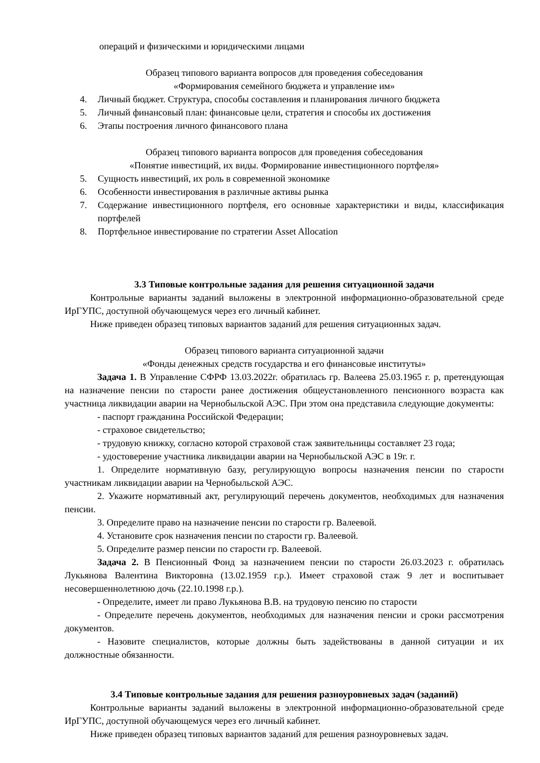операций и физическими и юридическими лицами
Образец типового варианта вопросов для проведения собеседования
«Формирования семейного бюджета и управление им»
4. Личный бюджет. Структура, способы составления и планирования личного бюджета
5. Личный финансовый план: финансовые цели, стратегия и способы их достижения
6. Этапы построения личного финансового плана
Образец типового варианта вопросов для проведения собеседования
«Понятие инвестиций, их виды. Формирование инвестиционного портфеля»
5. Сущность инвестиций, их роль в современной экономике
6. Особенности инвестирования в различные активы рынка
7. Содержание инвестиционного портфеля, его основные характеристики и виды, классификация портфелей
8. Портфельное инвестирование по стратегии Asset Allocation
3.3 Типовые контрольные задания для решения ситуационной задачи
Контрольные варианты заданий выложены в электронной информационно-образовательной среде ИрГУПС, доступной обучающемуся через его личный кабинет.
Ниже приведен образец типовых вариантов заданий для решения ситуационных задач.
Образец типового варианта ситуационной задачи
«Фонды денежных средств государства и его финансовые институты»
Задача 1. В Управление СФРФ 13.03.2022г. обратилась гр. Валеева 25.03.1965 г. р, претендующая на назначение пенсии по старости ранее достижения общеустановленного пенсионного возраста как участница ликвидации аварии на Чернобыльской АЭС. При этом она представила следующие документы:
- паспорт гражданина Российской Федерации;
- страховое свидетельство;
- трудовую книжку, согласно которой страховой стаж заявительницы составляет 23 года;
- удостоверение участника ликвидации аварии на Чернобыльской АЭС в 19г. г.
1. Определите нормативную базу, регулирующую вопросы назначения пенсии по старости участникам ликвидации аварии на Чернобыльской АЭС.
2. Укажите нормативный акт, регулирующий перечень документов, необходимых для назначения пенсии.
3. Определите право на назначение пенсии по старости гр. Валеевой.
4. Установите срок назначения пенсии по старости гр. Валеевой.
5. Определите размер пенсии по старости гр. Валеевой.
Задача 2. В Пенсионный Фонд за назначением пенсии по старости 26.03.2023 г. обратилась Лукьянова Валентина Викторовна (13.02.1959 г.р.). Имеет страховой стаж 9 лет и воспитывает несовершеннолетнюю дочь (22.10.1998 г.р.).
- Определите, имеет ли право Лукьянова В.В. на трудовую пенсию по старости
- Определите перечень документов, необходимых для назначения пенсии и сроки рассмотрения документов.
- Назовите специалистов, которые должны быть задействованы в данной ситуации и их должностные обязанности.
3.4 Типовые контрольные задания для решения разноуровневых задач (заданий)
Контрольные варианты заданий выложены в электронной информационно-образовательной среде ИрГУПС, доступной обучающемуся через его личный кабинет.
Ниже приведен образец типовых вариантов заданий для решения разноуровневых задач.